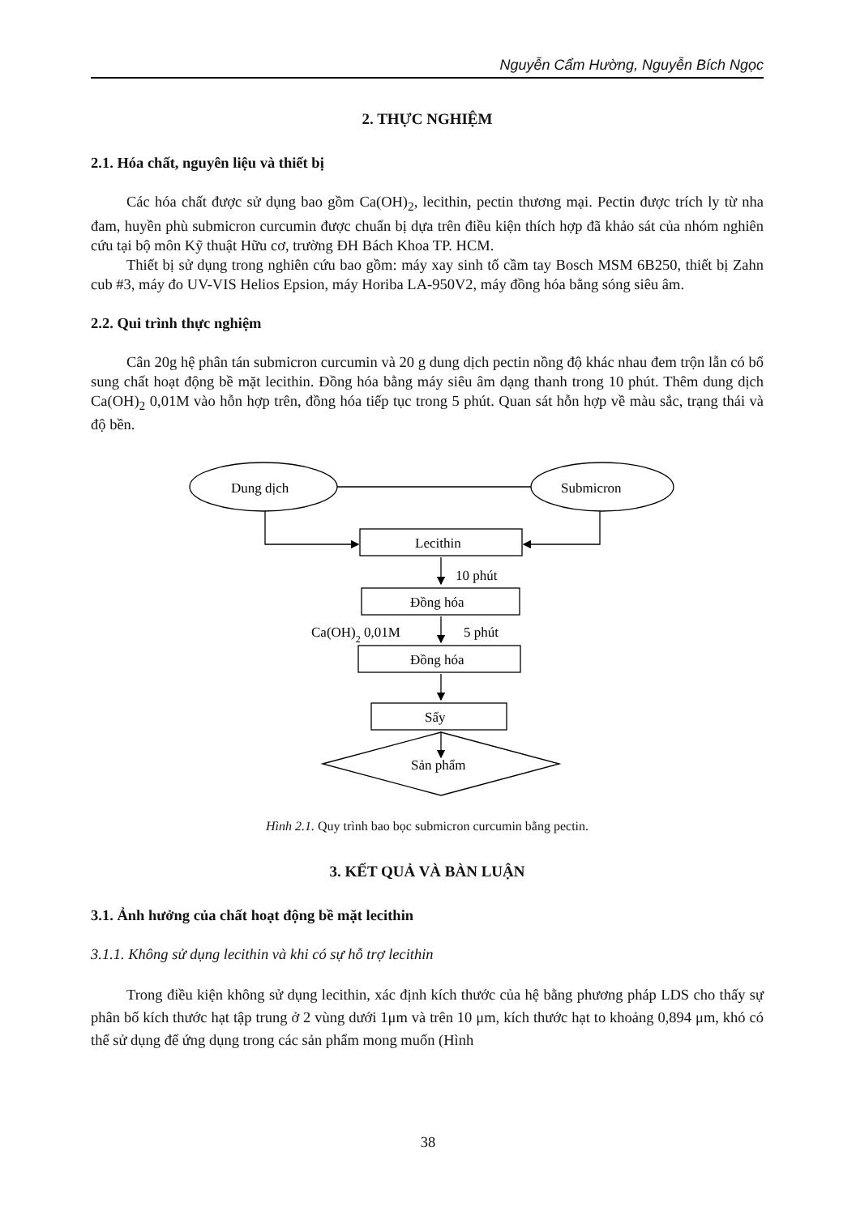Nguyễn Cẩm Hường, Nguyễn Bích Ngọc
2. THỰC NGHIỆM
2.1. Hóa chất, nguyên liệu và thiết bị
Các hóa chất được sử dụng bao gồm Ca(OH)<sub>2</sub>, lecithin, pectin thương mại. Pectin được trích ly từ nha đam, huyền phù submicron curcumin được chuẩn bị dựa trên điều kiện thích hợp đã khảo sát của nhóm nghiên cứu tại bộ môn Kỹ thuật Hữu cơ, trường ĐH Bách Khoa TP. HCM.
Thiết bị sử dụng trong nghiên cứu bao gồm: máy xay sinh tố cầm tay Bosch MSM 6B250, thiết bị Zahn cub #3, máy đo UV-VIS Helios Epsion, máy Horiba LA-950V2, máy đồng hóa bằng sóng siêu âm.
2.2. Qui trình thực nghiệm
Cân 20g hệ phân tán submicron curcumin và 20 g dung dịch pectin nồng độ khác nhau đem trộn lẫn có bổ sung chất hoạt động bề mặt lecithin. Đồng hóa bằng máy siêu âm dạng thanh trong 10 phút. Thêm dung dịch Ca(OH)<sub>2</sub> 0,01M vào hỗn hợp trên, đồng hóa tiếp tục trong 5 phút. Quan sát hỗn hợp về màu sắc, trạng thái và độ bền.
Dung dịch
Submicron
Lecithin
10 phút
Đồng hóa
Ca(OH)2 0,01M
5 phút
Đồng hóa
Sấy
Sản phẩm
Hình 2.1. Quy trình bao bọc submicron curcumin bằng pectin.
3. KẾT QUẢ VÀ BÀN LUẬN
3.1. Ảnh hưởng của chất hoạt động bề mặt lecithin
3.1.1. Không sử dụng lecithin và khi có sự hỗ trợ lecithin
Trong điều kiện không sử dụng lecithin, xác định kích thước của hệ bằng phương pháp LDS cho thấy sự phân bố kích thước hạt tập trung ở 2 vùng dưới 1μm và trên 10 μm, kích thước hạt to khoảng 0,894 μm, khó có thể sử dụng để ứng dụng trong các sản phẩm mong muốn (Hình
38